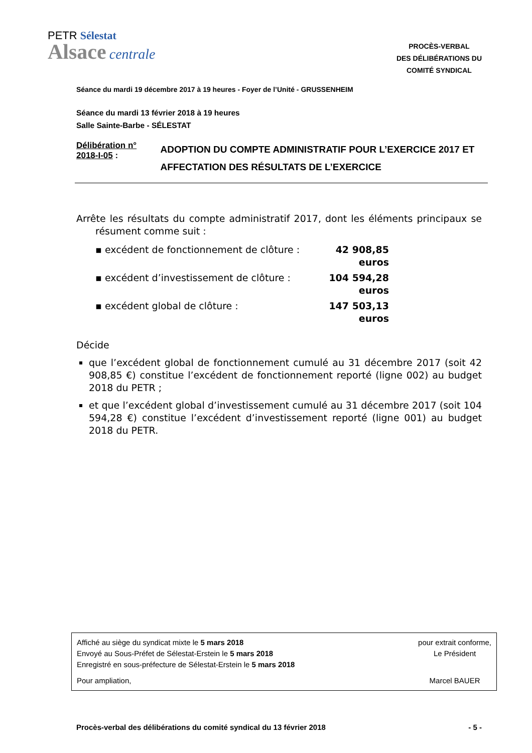PETR Sélestat
Alsace centrale
PROCÈS-VERBAL
DES DÉLIBÉRATIONS DU
COMITÉ SYNDICAL
Séance du mardi 19 décembre 2017 à 19 heures - Foyer de l’Unité - GRUSSENHEIM
Séance du mardi 13 février 2018 à 19 heures
Salle Sainte-Barbe - SÉLESTAT
Délibération n° 2018-I-05 :
ADOPTION DU COMPTE ADMINISTRATIF POUR L’EXERCICE 2017 ET AFFECTATION DES RÉSULTATS DE L’EXERCICE
Arrête les résultats du compte administratif 2017, dont les éléments principaux se résument comme suit :
▪ excédent de fonctionnement de clôture : 42 908,85 euros
▪ excédent d’investissement de clôture : 104 594,28 euros
▪ excédent global de clôture : 147 503,13 euros
Décide
que l’excédent global de fonctionnement cumulé au 31 décembre 2017 (soit 42 908,85 €) constitue l’excédent de fonctionnement reporté (ligne 002) au budget 2018 du PETR ;
et que l’excédent global d’investissement cumulé au 31 décembre 2017 (soit 104 594,28 €) constitue l’excédent d’investissement reporté (ligne 001) au budget 2018 du PETR.
Affiché au siège du syndicat mixte le 5 mars 2018
Envoyé au Sous-Préfet de Sélestat-Erstein le 5 mars 2018
Enregistré en sous-préfecture de Sélestat-Erstein le 5 mars 2018
Pour ampliation,
pour extrait conforme,
Le Président
Marcel BAUER
Procès-verbal des délibérations du comité syndical du 13 février 2018 - 5 -